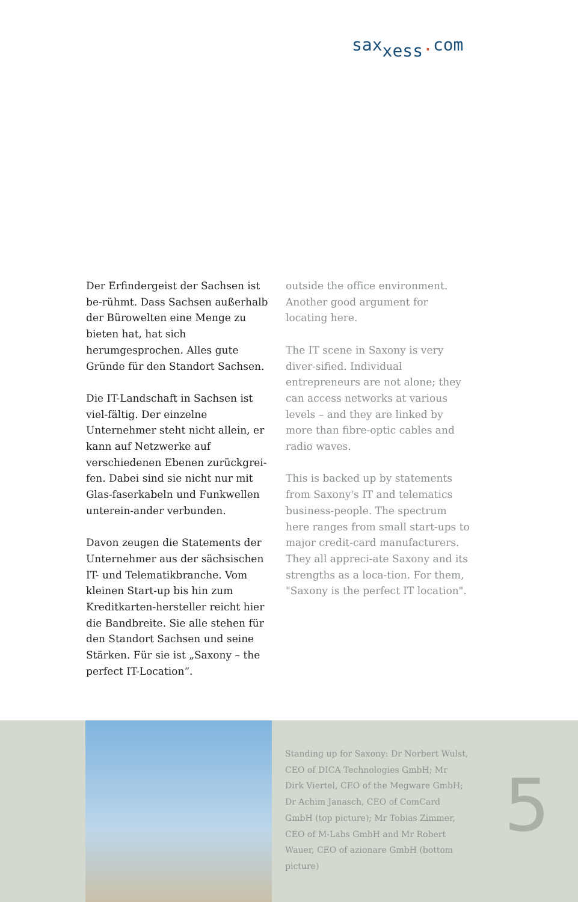sax<sub>xess</sub>. com
Der Erfindergeist der Sachsen ist be-rühmt. Dass Sachsen außerhalb der Bürowelten eine Menge zu bieten hat, hat sich herumgesprochen. Alles gute Gründe für den Standort Sachsen.
Die IT-Landschaft in Sachsen ist viel-fältig. Der einzelne Unternehmer steht nicht allein, er kann auf Netzwerke auf verschiedenen Ebenen zurückgrei-fen. Dabei sind sie nicht nur mit Glas-faserkabeln und Funkwellen unterein-ander verbunden.
Davon zeugen die Statements der Unternehmer aus der sächsischen IT- und Telematikbranche. Vom kleinen Start-up bis hin zum Kreditkarten-hersteller reicht hier die Bandbreite. Sie alle stehen für den Standort Sachsen und seine Stärken. Für sie ist „Saxony – the perfect IT-Location“.
outside the office environment. Another good argument for locating here.
The IT scene in Saxony is very diver-sified. Individual entrepreneurs are not alone; they can access networks at various levels – and they are linked by more than fibre-optic cables and radio waves.
This is backed up by statements from Saxony's IT and telematics business-people. The spectrum here ranges from small start-ups to major credit-card manufacturers. They all appreci-ate Saxony and its strengths as a loca-tion. For them, "Saxony is the perfect IT location".
Standing up for Saxony: Dr Norbert Wulst, CEO of DICA Technologies GmbH; Mr Dirk Viertel, CEO of the Megware GmbH; Dr Achim Janasch, CEO of ComCard GmbH (top picture); Mr Tobias Zimmer, CEO of M-Labs GmbH and Mr Robert Wauer, CEO of azionare GmbH (bottom picture)
5